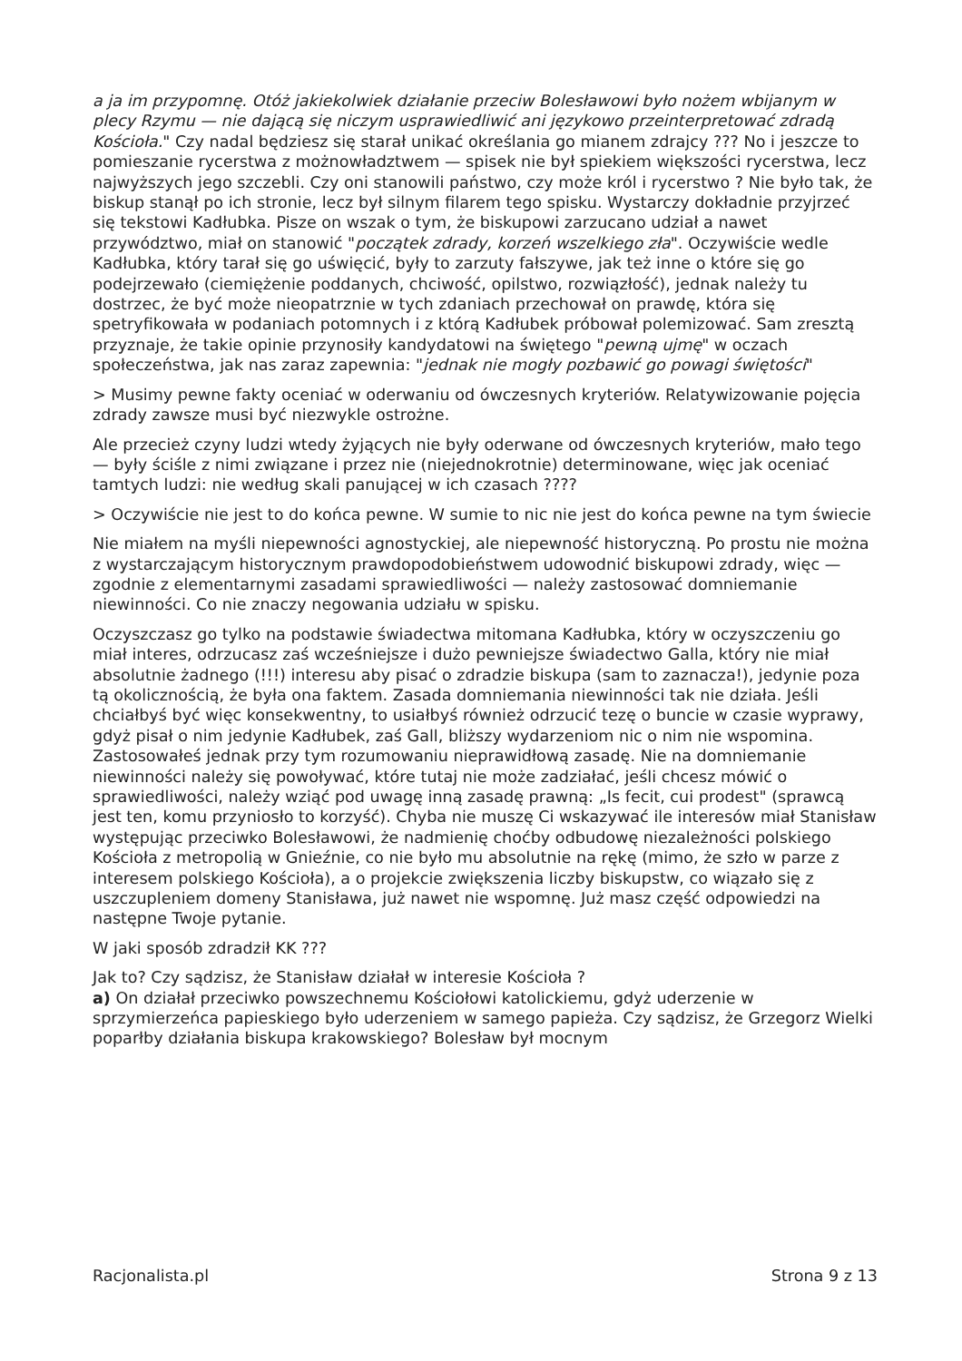a ja im przypomnę. Otóż jakiekolwiek działanie przeciw Bolesławowi było nożem wbijanym w plecy Rzymu — nie dającą się niczym usprawiedliwić ani językowo przeinterpretować zdradą Kościoła." Czy nadal będziesz się starał unikać określania go mianem zdrajcy ??? No i jeszcze to pomieszanie rycerstwa z możnowładztwem — spisek nie był spiekiem większości rycerstwa, lecz najwyższych jego szczebli. Czy oni stanowili państwo, czy może król i rycerstwo ? Nie było tak, że biskup stanął po ich stronie, lecz był silnym filarem tego spisku. Wystarczy dokładnie przyjrzeć się tekstowi Kadłubka. Pisze on wszak o tym, że biskupowi zarzucano udział a nawet przywództwo, miał on stanowić "początek zdrady, korzeń wszelkiego zła". Oczywiście wedle Kadłubka, który tarał się go uświęcić, były to zarzuty fałszywe, jak też inne o które się go podejrzewało (ciemiężenie poddanych, chciwość, opilstwo, rozwiązłość), jednak należy tu dostrzec, że być może nieopatrznie w tych zdaniach przechował on prawdę, która się spetryfikowała w podaniach potomnych i z którą Kadłubek próbował polemizować. Sam zresztą przyznaje, że takie opinie przynosiły kandydatowi na świętego "pewną ujmę" w oczach społeczeństwa, jak nas zaraz zapewnia: "jednak nie mogły pozbawić go powagi świętości"
> Musimy pewne fakty oceniać w oderwaniu od ówczesnych kryteriów. Relatywizowanie pojęcia zdrady zawsze musi być niezwykle ostrożne.
Ale przecież czyny ludzi wtedy żyjących nie były oderwane od ówczesnych kryteriów, mało tego — były ściśle z nimi związane i przez nie (niejednokrotnie) determinowane, więc jak oceniać tamtych ludzi: nie według skali panującej w ich czasach ????
> Oczywiście nie jest to do końca pewne. W sumie to nic nie jest do końca pewne na tym świecie
Nie miałem na myśli niepewności agnostyckiej, ale niepewność historyczną. Po prostu nie można z wystarczającym historycznym prawdopodobieństwem udowodnić biskupowi zdrady, więc — zgodnie z elementarnymi zasadami sprawiedliwości — należy zastosować domniemanie niewinności. Co nie znaczy negowania udziału w spisku.
Oczyszczasz go tylko na podstawie świadectwa mitomana Kadłubka, który w oczyszczeniu go miał interes, odrzucasz zaś wcześniejsze i dużo pewniejsze świadectwo Galla, który nie miał absolutnie żadnego (!!!) interesu aby pisać o zdradzie biskupa (sam to zaznacza!), jedynie poza tą okolicznością, że była ona faktem. Zasada domniemania niewinności tak nie działa. Jeśli chciałbyś być więc konsekwentny, to usiałbyś również odrzucić tezę o buncie w czasie wyprawy, gdyż pisał o nim jedynie Kadłubek, zaś Gall, bliższy wydarzeniom nic o nim nie wspomina. Zastosowałeś jednak przy tym rozumowaniu nieprawidłową zasadę. Nie na domniemanie niewinności należy się powoływać, które tutaj nie może zadziałać, jeśli chcesz mówić o sprawiedliwości, należy wziąć pod uwagę inną zasadę prawną: „Is fecit, cui prodest" (sprawcą jest ten, komu przyniosło to korzyść). Chyba nie muszę Ci wskazywać ile interesów miał Stanisław występując przeciwko Bolesławowi, że nadmienię choćby odbudowę niezależności polskiego Kościoła z metropolią w Gnieźnie, co nie było mu absolutnie na rękę (mimo, że szło w parze z interesem polskiego Kościoła), a o projekcie zwiększenia liczby biskupstw, co wiązało się z uszczupleniem domeny Stanisława, już nawet nie wspomnę. Już masz część odpowiedzi na następne Twoje pytanie.
W jaki sposób zdradził KK ???
Jak to? Czy sądzisz, że Stanisław działał w interesie Kościoła ?
a) On działał przeciwko powszechnemu Kościołowi katolickiemu, gdyż uderzenie w sprzymierzeńca papieskiego było uderzeniem w samego papieża. Czy sądzisz, że Grzegorz Wielki poparłby działania biskupa krakowskiego? Bolesław był mocnym
Racjonalista.pl Strona 9 z 13